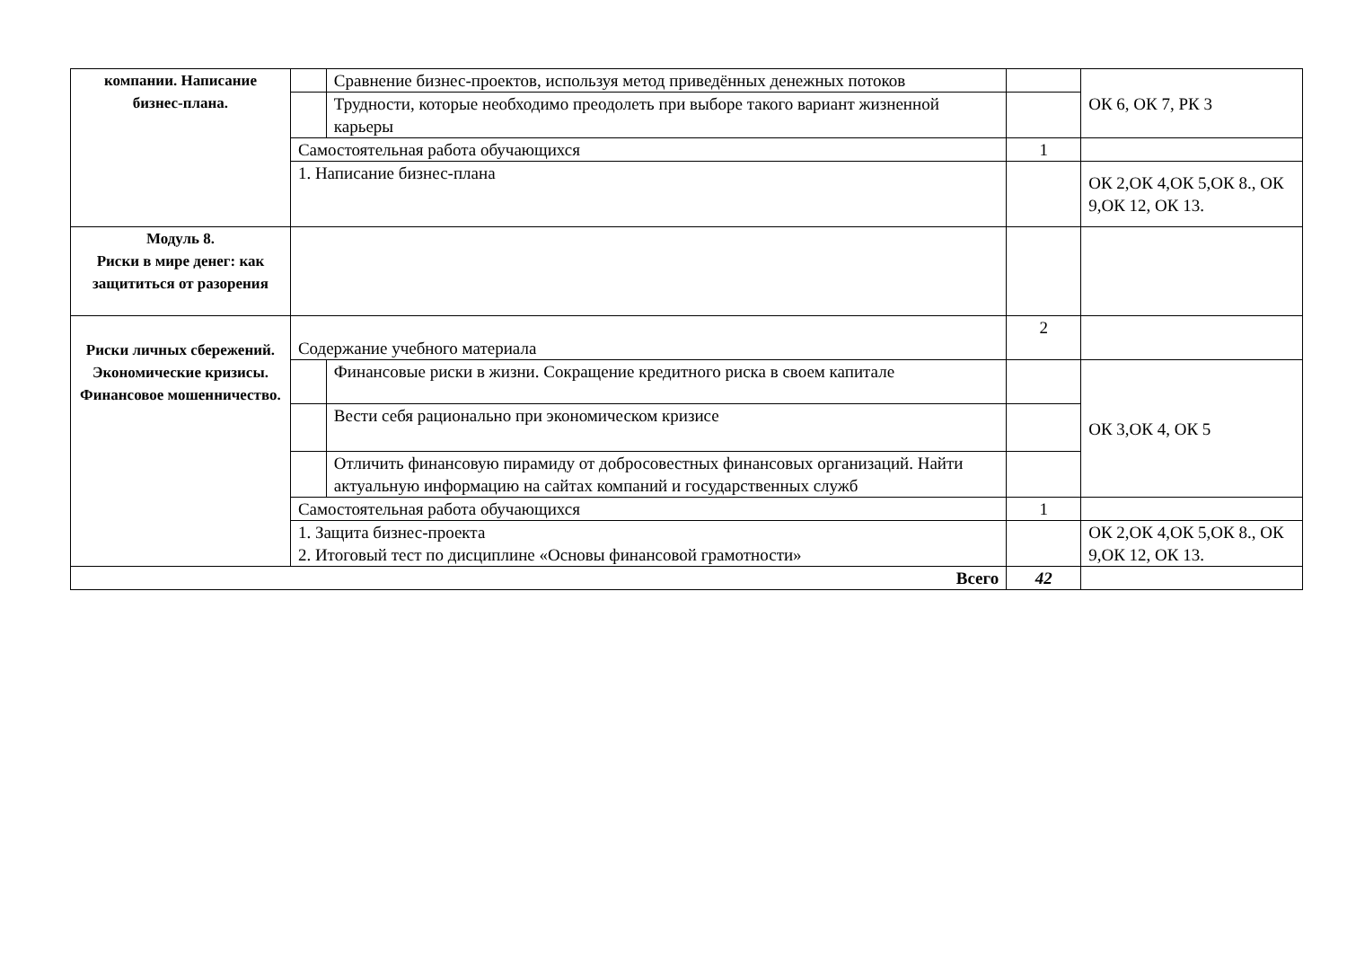| компании. Написание бизнес-плана. | | Сравнение бизнес-проектов, используя метод приведённых денежных потоков | | ОК 6, ОК 7, РК 3 |
| | | Трудности, которые необходимо преодолеть при выборе такого вариант жизненной карьеры | | |
| | Самостоятельная работа обучающихся | | 1 | |
| | 1. Написание бизнес-плана | | | ОК 2,ОК 4,ОК 5,ОК 8., ОК 9,ОК 12, ОК 13. |
| Модуль 8. Риски в мире денег: как защититься от разорения | | | | |
| Риски личных сбережений. Экономические кризисы. Финансовое мошенничество. | Содержание учебного материала | | 2 | |
| | | Финансовые риски в жизни. Сокращение кредитного риска в своем капитале | | ОК 3,ОК 4, ОК 5 |
| | | Вести себя рационально при экономическом кризисе | | |
| | | Отличить финансовую пирамиду от добросовестных финансовых организаций. Найти актуальную информацию на сайтах компаний и государственных служб | | |
| | Самостоятельная работа обучающихся | | 1 | |
| | 1. Защита бизнес-проекта 2. Итоговый тест по дисциплине «Основы финансовой грамотности» | | | ОК 2,ОК 4,ОК 5,ОК 8., ОК 9,ОК 12, ОК 13. |
| Всего | | | 42 | |